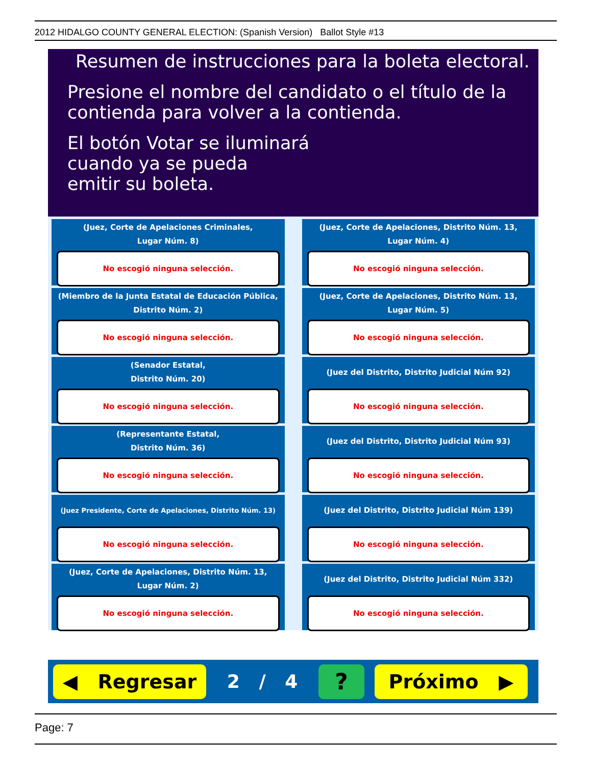2012 HIDALGO COUNTY GENERAL ELECTION: (Spanish Version) Ballot Style #13
Resumen de instrucciones para la boleta electoral.
Presione el nombre del candidato o el título de la contienda para volver a la contienda.
El botón Votar se iluminará
cuando ya se pueda
emitir su boleta.
(Juez, Corte de Apelaciones Criminales,
Lugar Núm. 8)
No escogió ninguna selección.
(Juez, Corte de Apelaciones, Distrito Núm. 13,
Lugar Núm. 4)
No escogió ninguna selección.
(Miembro de la Junta Estatal de Educación Pública,
Distrito Núm. 2)
No escogió ninguna selección.
(Juez, Corte de Apelaciones, Distrito Núm. 13,
Lugar Núm. 5)
No escogió ninguna selección.
(Senador Estatal,
Distrito Núm. 20)
No escogió ninguna selección.
(Juez del Distrito, Distrito Judicial Núm 92)
No escogió ninguna selección.
(Representante Estatal,
Distrito Núm. 36)
No escogió ninguna selección.
(Juez del Distrito, Distrito Judicial Núm 93)
No escogió ninguna selección.
(Juez Presidente, Corte de Apelaciones, Distrito Núm. 13)
No escogió ninguna selección.
(Juez del Distrito, Distrito Judicial Núm 139)
No escogió ninguna selección.
(Juez, Corte de Apelaciones, Distrito Núm. 13,
Lugar Núm. 2)
No escogió ninguna selección.
(Juez del Distrito, Distrito Judicial Núm 332)
No escogió ninguna selección.
◀ Regresar
2 / 4
?
Próximo ▶
Page: 7